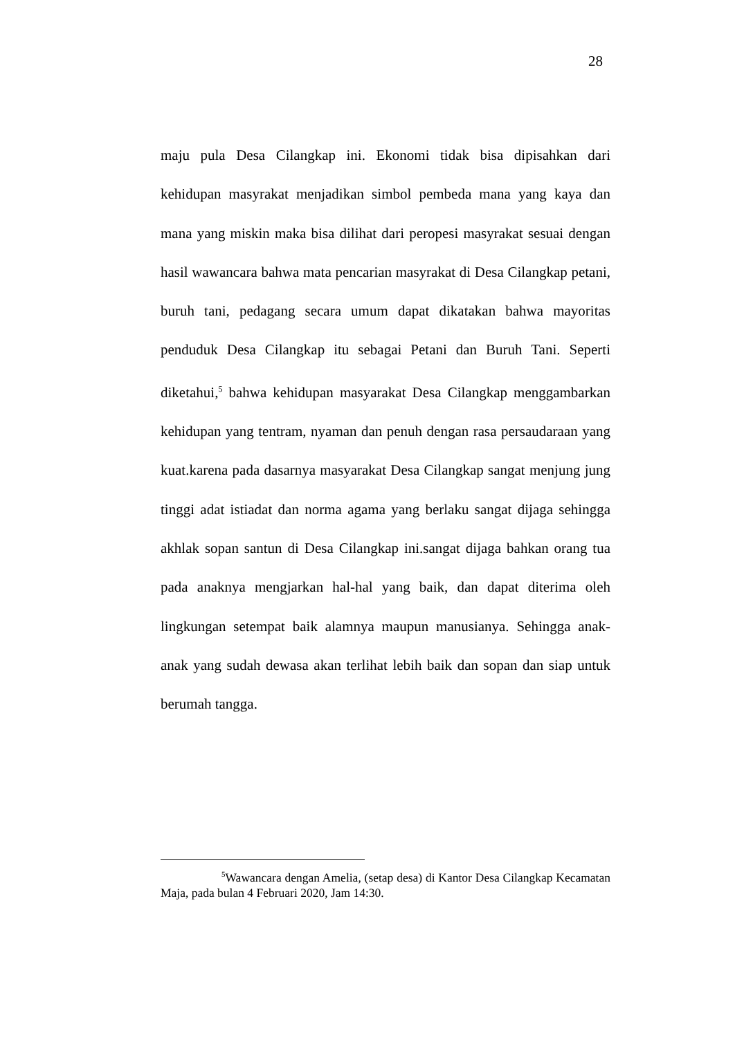28
maju pula Desa Cilangkap ini. Ekonomi tidak bisa dipisahkan dari kehidupan masyrakat menjadikan simbol pembeda mana yang kaya dan mana yang miskin maka bisa dilihat dari peropesi masyrakat sesuai dengan hasil wawancara bahwa mata pencarian masyrakat di Desa Cilangkap petani, buruh tani, pedagang secara umum dapat dikatakan bahwa mayoritas penduduk Desa Cilangkap itu sebagai Petani dan Buruh Tani. Seperti diketahui,<sup>5</sup> bahwa kehidupan masyarakat Desa Cilangkap menggambarkan kehidupan yang tentram, nyaman dan penuh dengan rasa persaudaraan yang kuat.karena pada dasarnya masyarakat Desa Cilangkap sangat menjung jung tinggi adat istiadat dan norma agama yang berlaku sangat dijaga sehingga akhlak sopan santun di Desa Cilangkap ini.sangat dijaga bahkan orang tua pada anaknya mengjarkan hal-hal yang baik, dan dapat diterima oleh lingkungan setempat baik alamnya maupun manusianya. Sehingga anak-anak yang sudah dewasa akan terlihat lebih baik dan sopan dan siap untuk berumah tangga.
<sup>5</sup> Wawancara dengan Amelia, (setap desa) di Kantor Desa Cilangkap Kecamatan Maja, pada bulan 4 Februari 2020, Jam 14:30.